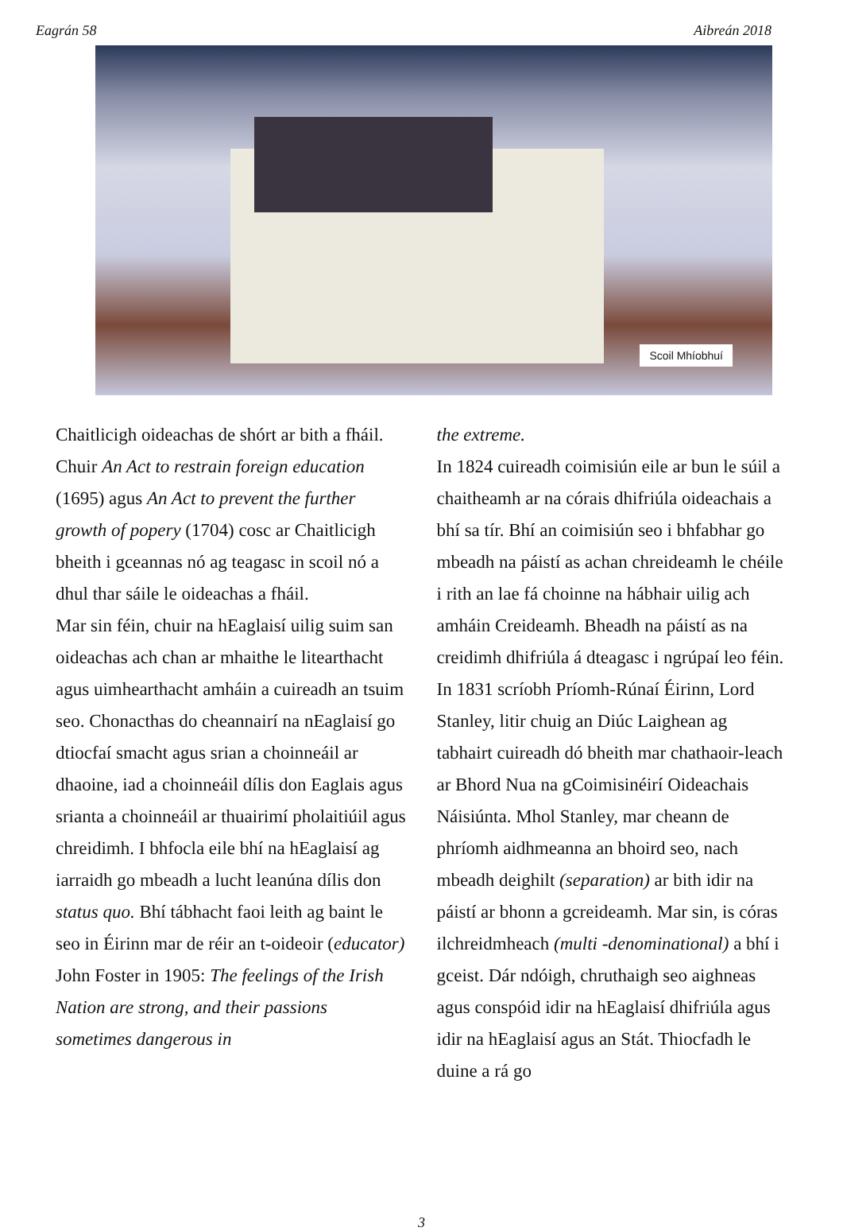Eagrán 58 Aibreán 2018
Scoil Mhíobhuí
Chaitlicigh oideachas de shórt ar bith a fháil. Chuir An Act to restrain foreign education (1695) agus An Act to prevent the further growth of popery (1704) cosc ar Chaitlicigh bheith i gceannas nó ag teagasc in scoil nó a dhul thar sáile le oideachas a fháil.
Mar sin féin, chuir na hEaglaisí uilig suim san oideachas ach chan ar mhaithe le litearthacht agus uimhearthacht amháin a cuireadh an tsuim seo. Chonacthas do cheannairí na nEaglaisí go dtiocfaí smacht agus srian a choinneáil ar dhaoine, iad a choinneáil dílis don Eaglais agus srianta a choinneáil ar thuairimí pholaitiúil agus chreidimh. I bhfocla eile bhí na hEaglaisí ag iarraidh go mbeadh a lucht leanúna dílis don status quo. Bhí tábhacht faoi leith ag baint le seo in Éirinn mar de réir an t-oideoir (educator) John Foster in 1905: The feelings of the Irish Nation are strong, and their passions sometimes dangerous in
the extreme.
In 1824 cuireadh coimisiún eile ar bun le súil a chaitheamh ar na córais dhifriúla oideachais a bhí sa tír. Bhí an coimisiún seo i bhfabhar go mbeadh na páistí as achan chreideamh le chéile i rith an lae fá choinne na hábhair uilig ach amháin Creideamh. Bheadh na páistí as na creidimh dhifriúla á dteagasc i ngrúpaí leo féin.
In 1831 scríobh Príomh-Rúnaí Éirinn, Lord Stanley, litir chuig an Diúc Laighean ag tabhairt cuireadh dó bheith mar chathaoir-leach ar Bhord Nua na gCoimisinéirí Oideachais Náisiúnta. Mhol Stanley, mar cheann de phríomh aidhmeanna an bhoird seo, nach mbeadh deighilt (separation) ar bith idir na páistí ar bhonn a gcreideamh. Mar sin, is córas ilchreidmheach (multi -denominational) a bhí i gceist. Dár ndóigh, chruthaigh seo aighneas agus conspóid idir na hEaglaisí dhifriúla agus idir na hEaglaisí agus an Stát. Thiocfadh le duine a rá go
3